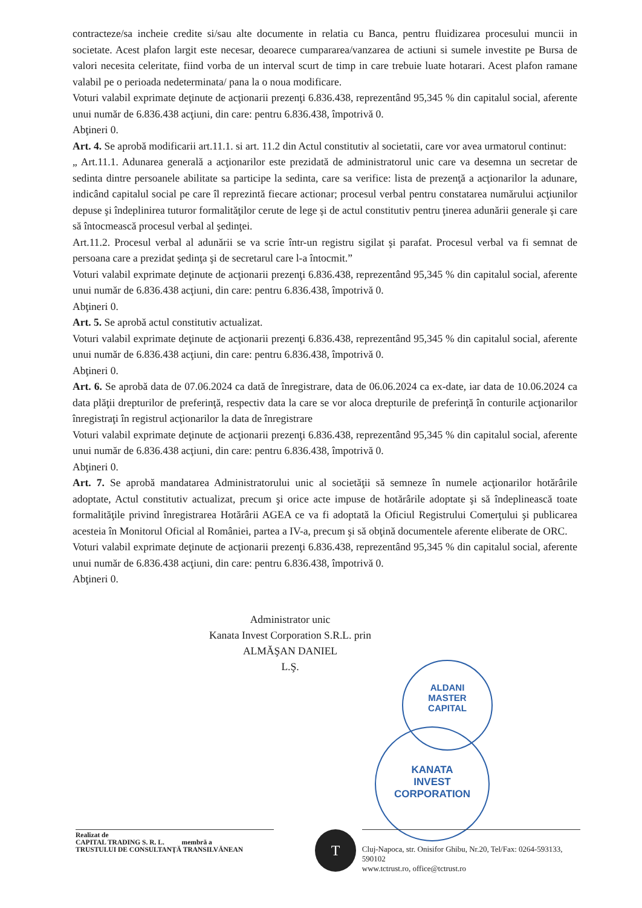contracteze/sa incheie credite si/sau alte documente in relatia cu Banca, pentru fluidizarea procesului muncii in societate. Acest plafon largit este necesar, deoarece cumpararea/vanzarea de actiuni si sumele investite pe Bursa de valori necesita celeritate, fiind vorba de un interval scurt de timp in care trebuie luate hotarari. Acest plafon ramane valabil pe o perioada nedeterminata/ pana la o noua modificare.
Voturi valabil exprimate deţinute de acţionarii prezenţi 6.836.438, reprezentând 95,345 % din capitalul social, aferente unui număr de 6.836.438 acţiuni, din care: pentru 6.836.438, împotrivă 0.
Abţineri 0.
Art. 4. Se aprobă modificarii art.11.1. si art. 11.2 din Actul constitutiv al societatii, care vor avea urmatorul continut:
„ Art.11.1. Adunarea generală a acţionarilor este prezidată de administratorul unic care va desemna un secretar de sedinta dintre persoanele abilitate sa participe la sedinta, care sa verifice: lista de prezenţă a acţionarilor la adunare, indicând capitalul social pe care îl reprezintă fiecare actionar; procesul verbal pentru constatarea numărului acţiunilor depuse şi îndeplinirea tuturor formalităţilor cerute de lege şi de actul constitutiv pentru ţinerea adunării generale şi care să întocmească procesul verbal al şedinţei.
Art.11.2. Procesul verbal al adunării se va scrie într-un registru sigilat şi parafat. Procesul verbal va fi semnat de persoana care a prezidat şedinţa şi de secretarul care l-a întocmit.”
Voturi valabil exprimate deţinute de acţionarii prezenţi 6.836.438, reprezentând 95,345 % din capitalul social, aferente unui număr de 6.836.438 acţiuni, din care: pentru 6.836.438, împotrivă 0.
Abţineri 0.
Art. 5. Se aprobă actul constitutiv actualizat.
Voturi valabil exprimate deţinute de acţionarii prezenţi 6.836.438, reprezentând 95,345 % din capitalul social, aferente unui număr de 6.836.438 acţiuni, din care: pentru 6.836.438, împotrivă 0.
Abţineri 0.
Art. 6. Se aprobă data de 07.06.2024 ca dată de înregistrare, data de 06.06.2024 ca ex-date, iar data de 10.06.2024 ca data plăţii drepturilor de preferinţă, respectiv data la care se vor aloca drepturile de preferinţă în conturile acţionarilor înregistraţi în registrul acţionarilor la data de înregistrare
Voturi valabil exprimate deţinute de acţionarii prezenţi 6.836.438, reprezentând 95,345 % din capitalul social, aferente unui număr de 6.836.438 acţiuni, din care: pentru 6.836.438, împotrivă 0.
Abţineri 0.
Art. 7. Se aprobă mandatarea Administratorului unic al societăţii să semneze în numele acţionarilor hotărârile adoptate, Actul constitutiv actualizat, precum şi orice acte impuse de hotărârile adoptate şi să îndeplinească toate formalităţile privind înregistrarea Hotărârii AGEA ce va fi adoptată la Oficiul Registrului Comerţului şi publicarea acesteia în Monitorul Oficial al României, partea a IV-a, precum şi să obţină documentele aferente eliberate de ORC.
Voturi valabil exprimate deţinute de acţionarii prezenţi 6.836.438, reprezentând 95,345 % din capitalul social, aferente unui număr de 6.836.438 acţiuni, din care: pentru 6.836.438, împotrivă 0.
Abţineri 0.
Administrator unic
Kanata Invest Corporation S.R.L. prin
ALMĂŞAN DANIEL
L.Ş.
ALDANI
MASTER
CAPITAL
KANATA
INVEST
CORPORATION
Realizat de
CAPITAL TRADING S. R. L. membră a
TRUSTULUI DE CONSULTANŢĂ TRANSILVĂNEAN
T
Cluj-Napoca, str. Onisifor Ghibu, Nr.20, Tel/Fax: 0264-593133, 590102
www.tctrust.ro, office@tctrust.ro